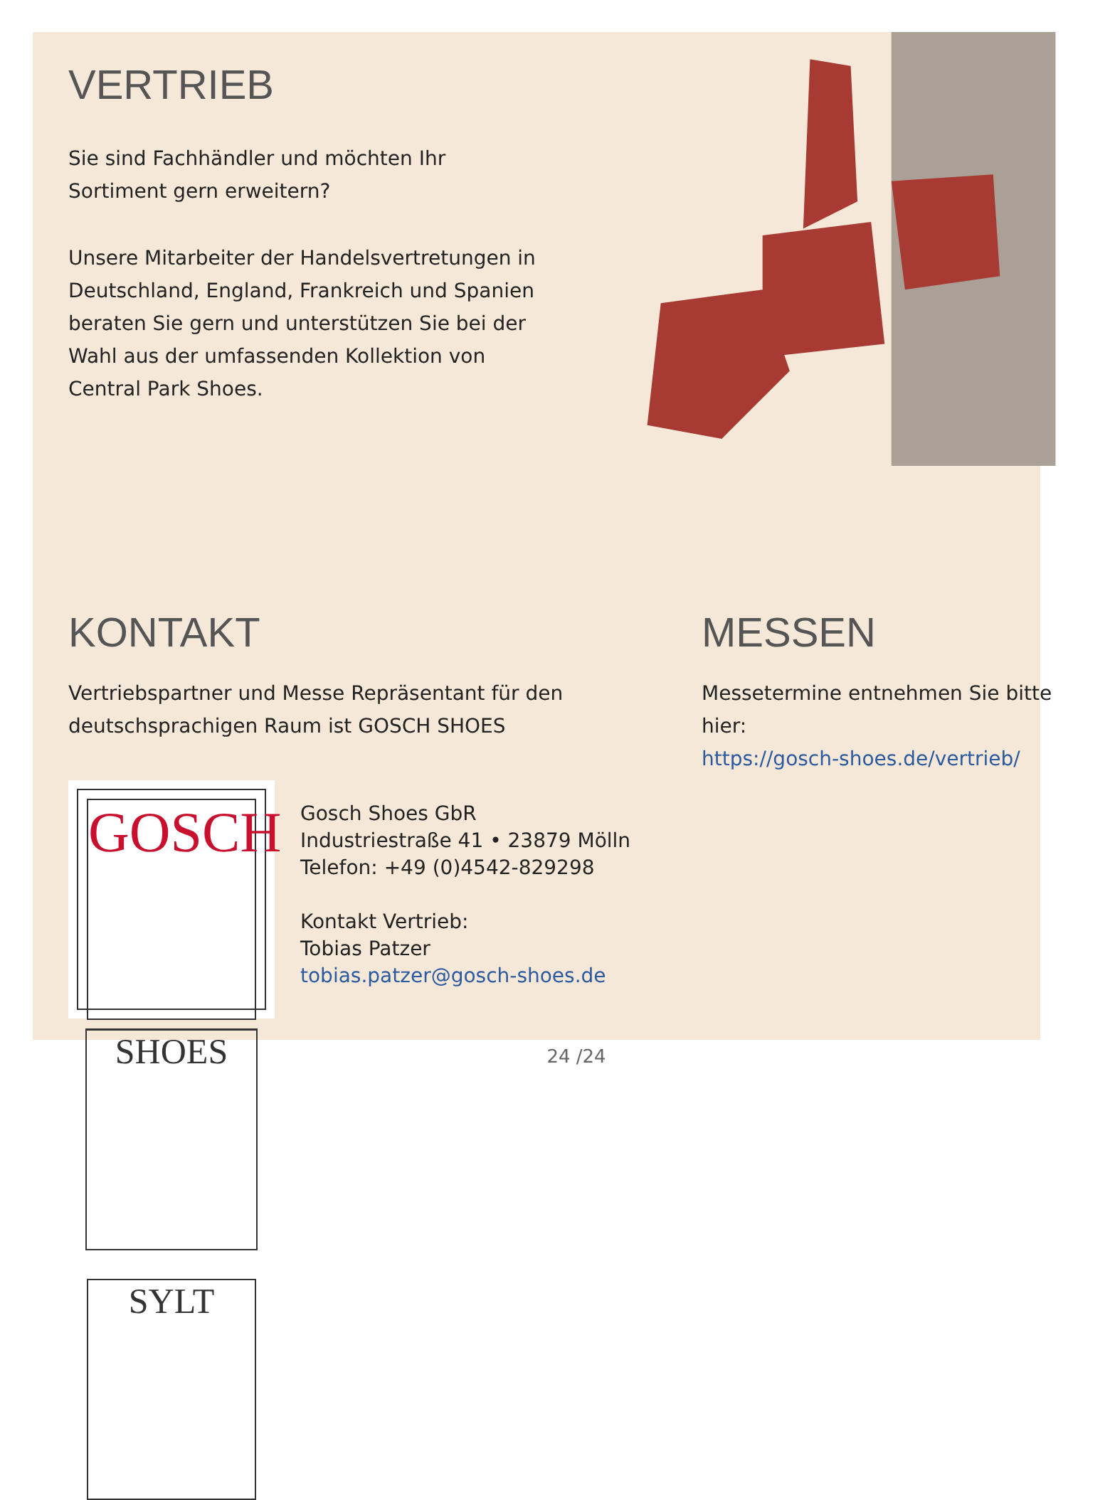VERTRIEB
Sie sind Fachhändler und möchten Ihr Sortiment gern erweitern?
Unsere Mitarbeiter der Handelsvertretungen in Deutschland, England, Frankreich und Spanien beraten Sie gern und unterstützen Sie bei der Wahl aus der umfassenden Kollektion von Central Park Shoes.
KONTAKT
Vertriebspartner und Messe Repräsentant für den deutschsprachigen Raum ist GOSCH SHOES
GOSCH
SHOES
SYLT
Gosch Shoes GbR
Industriestraße 41 • 23879 Mölln
Telefon: +49 (0)4542-829298
Kontakt Vertrieb:
Tobias Patzer
tobias.patzer@gosch-shoes.de
MESSEN
Messetermine entnehmen Sie bitte hier:
https://gosch-shoes.de/vertrieb/
24 /24